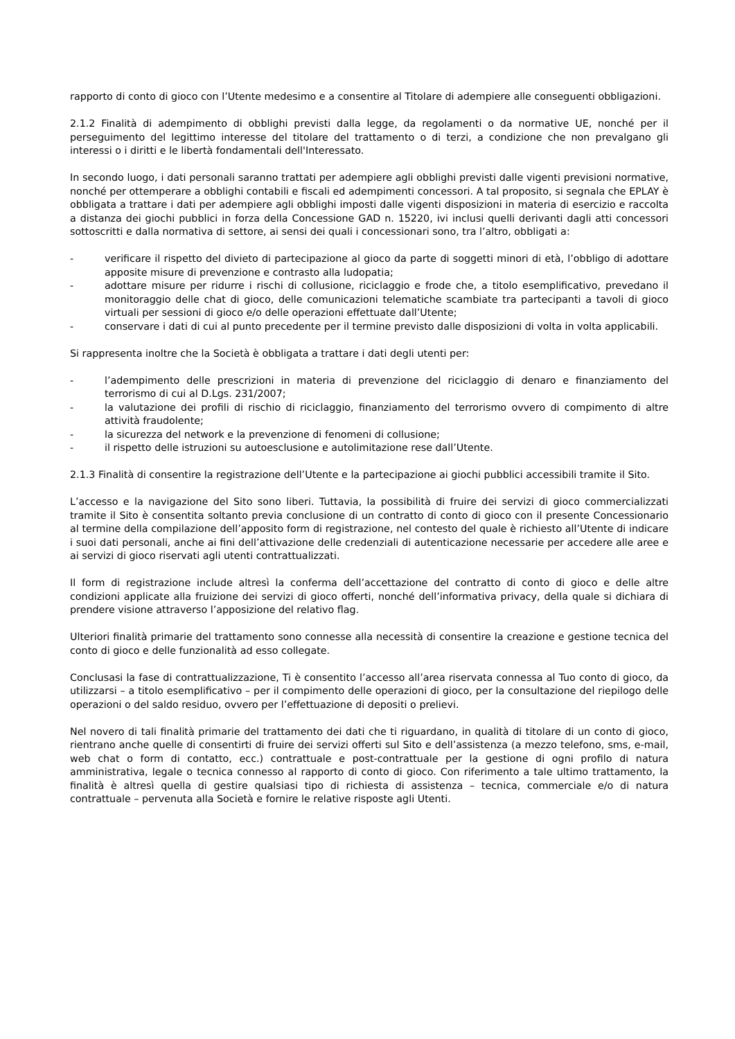rapporto di conto di gioco con l’Utente medesimo e a consentire al Titolare di adempiere alle conseguenti obbligazioni.
2.1.2 Finalità di adempimento di obblighi previsti dalla legge, da regolamenti o da normative UE, nonché per il perseguimento del legittimo interesse del titolare del trattamento o di terzi, a condizione che non prevalgano gli interessi o i diritti e le libertà fondamentali dell'Interessato.
In secondo luogo, i dati personali saranno trattati per adempiere agli obblighi previsti dalle vigenti previsioni normative, nonché per ottemperare a obblighi contabili e fiscali ed adempimenti concessori. A tal proposito, si segnala che EPLAY è obbligata a trattare i dati per adempiere agli obblighi imposti dalle vigenti disposizioni in materia di esercizio e raccolta a distanza dei giochi pubblici in forza della Concessione GAD n. 15220, ivi inclusi quelli derivanti dagli atti concessori sottoscritti e dalla normativa di settore, ai sensi dei quali i concessionari sono, tra l’altro, obbligati a:
- verificare il rispetto del divieto di partecipazione al gioco da parte di soggetti minori di età, l’obbligo di adottare apposite misure di prevenzione e contrasto alla ludopatia;
- adottare misure per ridurre i rischi di collusione, riciclaggio e frode che, a titolo esemplificativo, prevedano il monitoraggio delle chat di gioco, delle comunicazioni telematiche scambiate tra partecipanti a tavoli di gioco virtuali per sessioni di gioco e/o delle operazioni effettuate dall’Utente;
- conservare i dati di cui al punto precedente per il termine previsto dalle disposizioni di volta in volta applicabili.
Si rappresenta inoltre che la Società è obbligata a trattare i dati degli utenti per:
- l’adempimento delle prescrizioni in materia di prevenzione del riciclaggio di denaro e finanziamento del terrorismo di cui al D.Lgs. 231/2007;
- la valutazione dei profili di rischio di riciclaggio, finanziamento del terrorismo ovvero di compimento di altre attività fraudolente;
- la sicurezza del network e la prevenzione di fenomeni di collusione;
- il rispetto delle istruzioni su autoesclusione e autolimitazione rese dall’Utente.
2.1.3 Finalità di consentire la registrazione dell’Utente e la partecipazione ai giochi pubblici accessibili tramite il Sito.
L’accesso e la navigazione del Sito sono liberi. Tuttavia, la possibilità di fruire dei servizi di gioco commercializzati tramite il Sito è consentita soltanto previa conclusione di un contratto di conto di gioco con il presente Concessionario al termine della compilazione dell’apposito form di registrazione, nel contesto del quale è richiesto all’Utente di indicare i suoi dati personali, anche ai fini dell’attivazione delle credenziali di autenticazione necessarie per accedere alle aree e ai servizi di gioco riservati agli utenti contrattualizzati.
Il form di registrazione include altresì la conferma dell’accettazione del contratto di conto di gioco e delle altre condizioni applicate alla fruizione dei servizi di gioco offerti, nonché dell’informativa privacy, della quale si dichiara di prendere visione attraverso l’apposizione del relativo flag.
Ulteriori finalità primarie del trattamento sono connesse alla necessità di consentire la creazione e gestione tecnica del conto di gioco e delle funzionalità ad esso collegate.
Conclusasi la fase di contrattualizzazione, Ti è consentito l’accesso all’area riservata connessa al Tuo conto di gioco, da utilizzarsi – a titolo esemplificativo – per il compimento delle operazioni di gioco, per la consultazione del riepilogo delle operazioni o del saldo residuo, ovvero per l’effettuazione di depositi o prelievi.
Nel novero di tali finalità primarie del trattamento dei dati che ti riguardano, in qualità di titolare di un conto di gioco, rientrano anche quelle di consentirti di fruire dei servizi offerti sul Sito e dell’assistenza (a mezzo telefono, sms, e-mail, web chat o form di contatto, ecc.) contrattuale e post-contrattuale per la gestione di ogni profilo di natura amministrativa, legale o tecnica connesso al rapporto di conto di gioco. Con riferimento a tale ultimo trattamento, la finalità è altresì quella di gestire qualsiasi tipo di richiesta di assistenza – tecnica, commerciale e/o di natura contrattuale – pervenuta alla Società e fornire le relative risposte agli Utenti.